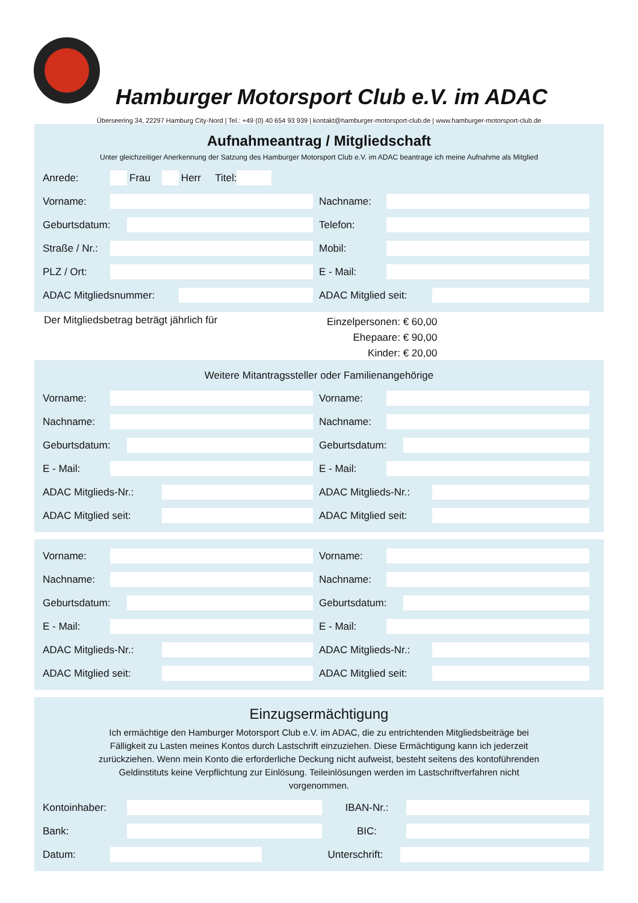Hamburger Motorsport Club e.V. im ADAC
Überseering 34, 22297 Hamburg City-Nord | Tel.: +49 (0) 40 654 93 939 | kontakt@hamburger-motorsport-club.de | www.hamburger-motorsport-club.de
Aufnahmeantrag / Mitgliedschaft
Unter gleichzeitiger Anerkennung der Satzung des Hamburger Motorsport Club e.V. im ADAC beantrage ich meine Aufnahme als Mitglied
Anrede: Frau Herr Titel:
Vorname: Nachname:
Geburtsdatum: Telefon:
Straße / Nr.: Mobil:
PLZ / Ort: E - Mail:
ADAC Mitgliedsnummer: ADAC Mitglied seit:
Der Mitgliedsbetrag beträgt jährlich für
Einzelpersonen: € 60,00
Ehepaare: € 90,00
Kinder: € 20,00
Weitere Mitantragssteller oder Familienangehörige
Vorname: Vorname:
Nachname: Nachname:
Geburtsdatum: Geburtsdatum:
E - Mail: E - Mail:
ADAC Mitglieds-Nr.: ADAC Mitglieds-Nr.:
ADAC Mitglied seit: ADAC Mitglied seit:
Vorname: Vorname:
Nachname: Nachname:
Geburtsdatum: Geburtsdatum:
E - Mail: E - Mail:
ADAC Mitglieds-Nr.: ADAC Mitglieds-Nr.:
ADAC Mitglied seit: ADAC Mitglied seit:
Einzugsermächtigung
Ich ermächtige den Hamburger Motorsport Club e.V. im ADAC, die zu entrichtenden Mitgliedsbeiträge bei Fälligkeit zu Lasten meines Kontos durch Lastschrift einzuziehen. Diese Ermächtigung kann ich jederzeit zurückziehen. Wenn mein Konto die erforderliche Deckung nicht aufweist, besteht seitens des kontoführenden Geldinstituts keine Verpflichtung zur Einlösung. Teileinlösungen werden im Lastschriftverfahren nicht vorgenommen.
Kontoinhaber: IBAN-Nr.:
Bank: BIC:
Datum: Unterschrift: